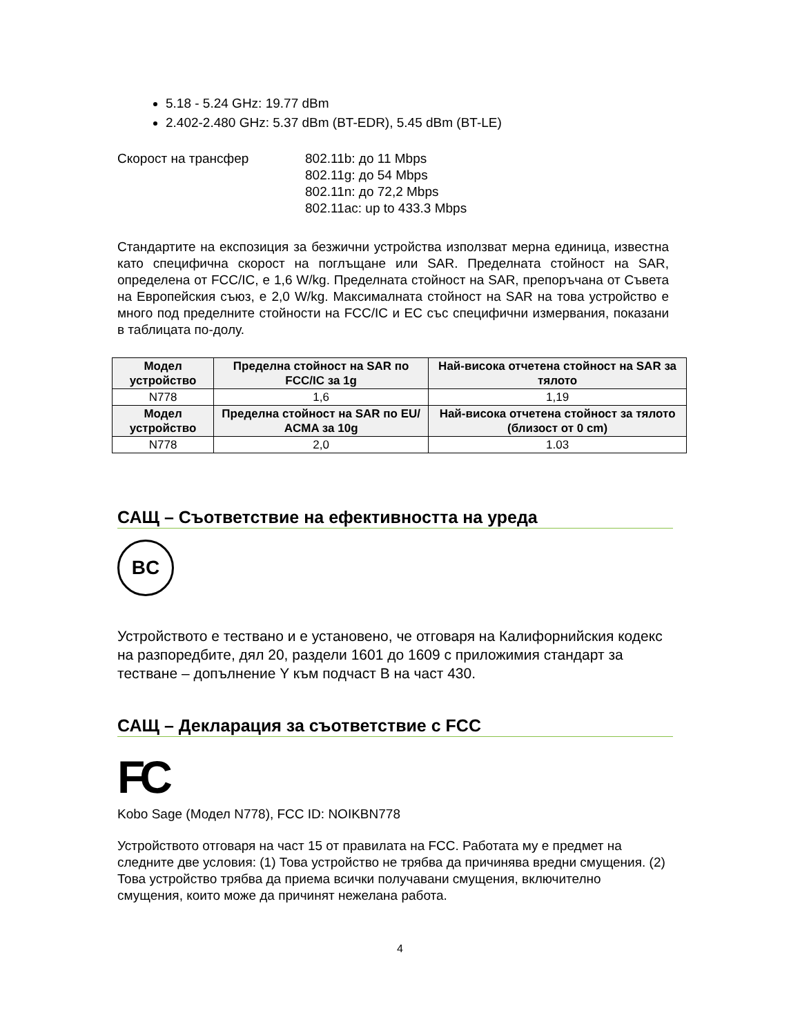5.18 - 5.24 GHz: 19.77 dBm
2.402-2.480 GHz: 5.37 dBm (BT-EDR), 5.45 dBm (BT-LE)
Скорост на трансфер 802.11b: до 11 Mbps
802.11g: до 54 Mbps
802.11n: до 72,2 Mbps
802.11ac: up to 433.3 Mbps
Стандартите на експозиция за безжични устройства използват мерна единица, известна като специфична скорост на поглъщане или SAR. Пределната стойност на SAR, определена от FCC/IC, е 1,6 W/kg. Пределната стойност на SAR, препоръчана от Съвета на Европейския съюз, е 2,0 W/kg. Максималната стойност на SAR на това устройство е много под пределните стойности на FCC/IC и ЕС със специфични измервания, показани в таблицата по-долу.
| Модел устройство | Пределна стойност на SAR по FCC/IC за 1g | Най-висока отчетена стойност на SAR за тялото |
| --- | --- | --- |
| N778 | 1,6 | 1,19 |
| Модел устройство | Пределна стойност на SAR по EU/ ACMA за 10g | Най-висока отчетена стойност за тялото (близост от 0 cm) |
| N778 | 2,0 | 1.03 |
САЩ – Съответствие на ефективността на уреда
BC
Устройството е тествано и е установено, че отговаря на Калифорнийския кодекс на разпоредбите, дял 20, раздели 1601 до 1609 с приложимия стандарт за тестване – допълнение Y към подчаст B на част 430.
САЩ – Декларация за съответствие с FCC
FC
Kobo Sage (Модел N778), FCC ID: NOIKBN778
Устройството отговаря на част 15 от правилата на FCC. Работата му е предмет на следните две условия: (1) Това устройство не трябва да причинява вредни смущения. (2) Това устройство трябва да приема всички получавани смущения, включително смущения, които може да причинят нежелана работа.
4